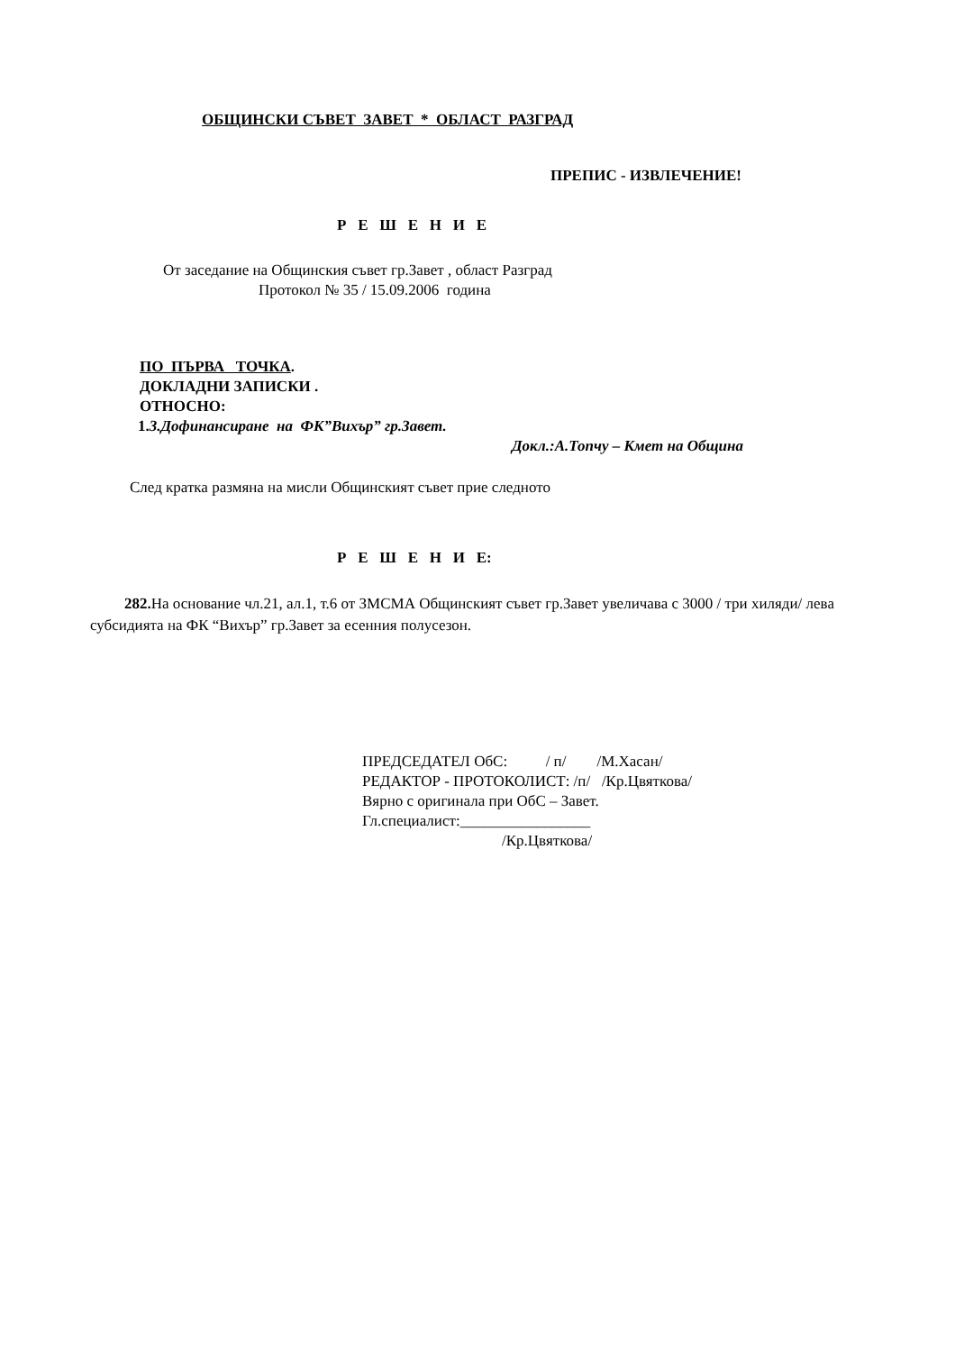ОБЩИНСКИ СЪВЕТ ЗАВЕТ * ОБЛАСТ РАЗГРАД
ПРЕПИС - ИЗВЛЕЧЕНИЕ!
Р Е Ш Е Н И Е
От заседание на Общинския съвет гр.Завет , област Разград
Протокол № 35 / 15.09.2006 година
ПО ПЪРВА ТОЧКА.
ДОКЛАДНИ ЗАПИСКИ .
ОТНОСНО:
1.3.Дофинансиране на ФК”Вихър” гр.Завет.
Докл.:А.Топчу – Кмет на Община
След кратка размяна на мисли Общинският съвет прие следното
Р Е Ш Е Н И Е:
282. На основание чл.21, ал.1, т.6 от ЗМСМА Общинският съвет гр.Завет увеличава с 3000 / три хиляди/ лева субсидията на ФК “Вихър” гр.Завет за есенния полусезон.
ПРЕДСЕДАТЕЛ ОбС: / п/ /М.Хасан/
РЕДАКТОР - ПРОТОКОЛИСТ: /п/ /Кр.Цвяткова/
Вярно с оригинала при ОбС – Завет.
Гл.специалист:_________________
/Кр.Цвяткова/